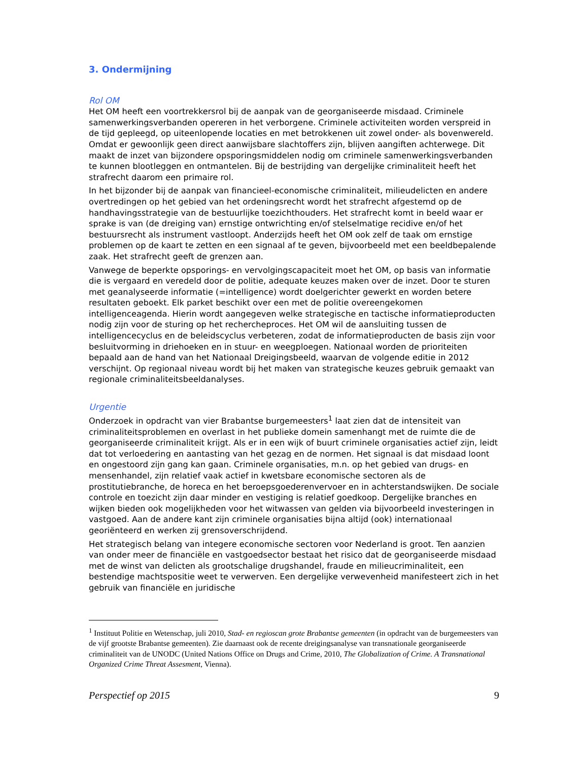3. Ondermijning
Rol OM
Het OM heeft een voortrekkersrol bij de aanpak van de georganiseerde misdaad. Criminele samenwerkingsverbanden opereren in het verborgene. Criminele activiteiten worden verspreid in de tijd gepleegd, op uiteenlopende locaties en met betrokkenen uit zowel onder- als bovenwereld. Omdat er gewoonlijk geen direct aanwijsbare slachtoffers zijn, blijven aangiften achterwege. Dit maakt de inzet van bijzondere opsporingsmiddelen nodig om criminele samenwerkingsverbanden te kunnen blootleggen en ontmantelen. Bij de bestrijding van dergelijke criminaliteit heeft het strafrecht daarom een primaire rol.
In het bijzonder bij de aanpak van financieel-economische criminaliteit, milieudelicten en andere overtredingen op het gebied van het ordeningsrecht wordt het strafrecht afgestemd op de handhavingsstrategie van de bestuurlijke toezichthouders. Het strafrecht komt in beeld waar er sprake is van (de dreiging van) ernstige ontwrichting en/of stelselmatige recidive en/of het bestuursrecht als instrument vastloopt. Anderzijds heeft het OM ook zelf de taak om ernstige problemen op de kaart te zetten en een signaal af te geven, bijvoorbeeld met een beeldbepalende zaak. Het strafrecht geeft de grenzen aan.
Vanwege de beperkte opsporings- en vervolgingscapaciteit moet het OM, op basis van informatie die is vergaard en veredeld door de politie, adequate keuzes maken over de inzet. Door te sturen met geanalyseerde informatie (=intelligence) wordt doelgerichter gewerkt en worden betere resultaten geboekt. Elk parket beschikt over een met de politie overeengekomen intelligenceagenda. Hierin wordt aangegeven welke strategische en tactische informatieproducten nodig zijn voor de sturing op het rechercheproces. Het OM wil de aansluiting tussen de intelligencecyclus en de beleidscyclus verbeteren, zodat de informatieproducten de basis zijn voor besluitvorming in driehoeken en in stuur- en weegploegen. Nationaal worden de prioriteiten bepaald aan de hand van het Nationaal Dreigingsbeeld, waarvan de volgende editie in 2012 verschijnt. Op regionaal niveau wordt bij het maken van strategische keuzes gebruik gemaakt van regionale criminaliteitsbeeldanalyses.
Urgentie
Onderzoek in opdracht van vier Brabantse burgemeesters<sup>1</sup> laat zien dat de intensiteit van criminaliteitsproblemen en overlast in het publieke domein samenhangt met de ruimte die de georganiseerde criminaliteit krijgt. Als er in een wijk of buurt criminele organisaties actief zijn, leidt dat tot verloedering en aantasting van het gezag en de normen. Het signaal is dat misdaad loont en ongestoord zijn gang kan gaan. Criminele organisaties, m.n. op het gebied van drugs- en mensenhandel, zijn relatief vaak actief in kwetsbare economische sectoren als de prostitutiebranche, de horeca en het beroepsgoederenvervoer en in achterstandswijken. De sociale controle en toezicht zijn daar minder en vestiging is relatief goedkoop. Dergelijke branches en wijken bieden ook mogelijkheden voor het witwassen van gelden via bijvoorbeeld investeringen in vastgoed. Aan de andere kant zijn criminele organisaties bijna altijd (ook) internationaal georiënteerd en werken zij grensoverschrijdend.
Het strategisch belang van integere economische sectoren voor Nederland is groot. Ten aanzien van onder meer de financiële en vastgoedsector bestaat het risico dat de georganiseerde misdaad met de winst van delicten als grootschalige drugshandel, fraude en milieucriminaliteit, een bestendige machtspositie weet te verwerven. Een dergelijke verwevenheid manifesteert zich in het gebruik van financiële en juridische
<sup>1</sup> Instituut Politie en Wetenschap, juli 2010, Stad- en regioscan grote Brabantse gemeenten (in opdracht van de burgemeesters van de vijf grootste Brabantse gemeenten). Zie daarnaast ook de recente dreigingsanalyse van transnationale georganiseerde criminaliteit van de UNODC (United Nations Office on Drugs and Crime, 2010, The Globalization of Crime. A Transnational Organized Crime Threat Assesment, Vienna).
Perspectief op 2015 9